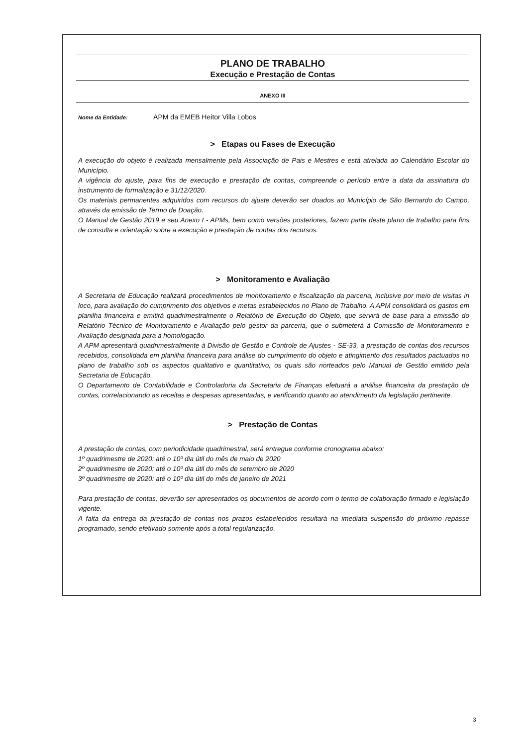PLANO DE TRABALHO
Execução e Prestação de Contas
ANEXO III
Nome da Entidade: APM da EMEB Heitor Villa Lobos
> Etapas ou Fases de Execução
A execução do objeto é realizada mensalmente pela Associação de Pais e Mestres e está atrelada ao Calendário Escolar do Município.
A vigência do ajuste, para fins de execução e prestação de contas, compreende o período entre a data da assinatura do instrumento de formalização e 31/12/2020.
Os materiais permanentes adquiridos com recursos do ajuste deverão ser doados ao Município de São Bernardo do Campo, através da emissão de Termo de Doação.
O Manual de Gestão 2019 e seu Anexo I - APMs, bem como versões posteriores, fazem parte deste plano de trabalho para fins de consulta e orientação sobre a execução e prestação de contas dos recursos.
> Monitoramento e Avaliação
A Secretaria de Educação realizará procedimentos de monitoramento e fiscalização da parceria, inclusive por meio de visitas in loco, para avaliação do cumprimento dos objetivos e metas estabelecidos no Plano de Trabalho. A APM consolidará os gastos em planilha financeira e emitirá quadrimestralmente o Relatório de Execução do Objeto, que servirá de base para a emissão do Relatório Técnico de Monitoramento e Avaliação pelo gestor da parceria, que o submeterá à Comissão de Monitoramento e Avaliação designada para a homologação.
A APM apresentará quadrimestralmente à Divisão de Gestão e Controle de Ajustes - SE-33, a prestação de contas dos recursos recebidos, consolidada em planilha financeira para análise do cumprimento do objeto e atingimento dos resultados pactuados no plano de trabalho sob os aspectos qualitativo e quantitativo, os quais são norteados pelo Manual de Gestão emitido pela Secretaria de Educação.
O Departamento de Contabilidade e Controladoria da Secretaria de Finanças efetuará a análise financeira da prestação de contas, correlacionando as receitas e despesas apresentadas, e verificando quanto ao atendimento da legislação pertinente.
> Prestação de Contas
A prestação de contas, com periodicidade quadrimestral, será entregue conforme cronograma abaixo:
1º quadrimestre de 2020: até o 10º dia útil do mês de maio de 2020
2º quadrimestre de 2020: até o 10º dia útil do mês de setembro de 2020
3º quadrimestre de 2020: até o 10º dia útil do mês de janeiro de 2021
Para prestação de contas, deverão ser apresentados os documentos de acordo com o termo de colaboração firmado e legislação vigente.
A falta da entrega da prestação de contas nos prazos estabelecidos resultará na imediata suspensão do próximo repasse programado, sendo efetivado somente após a total regularização.
3